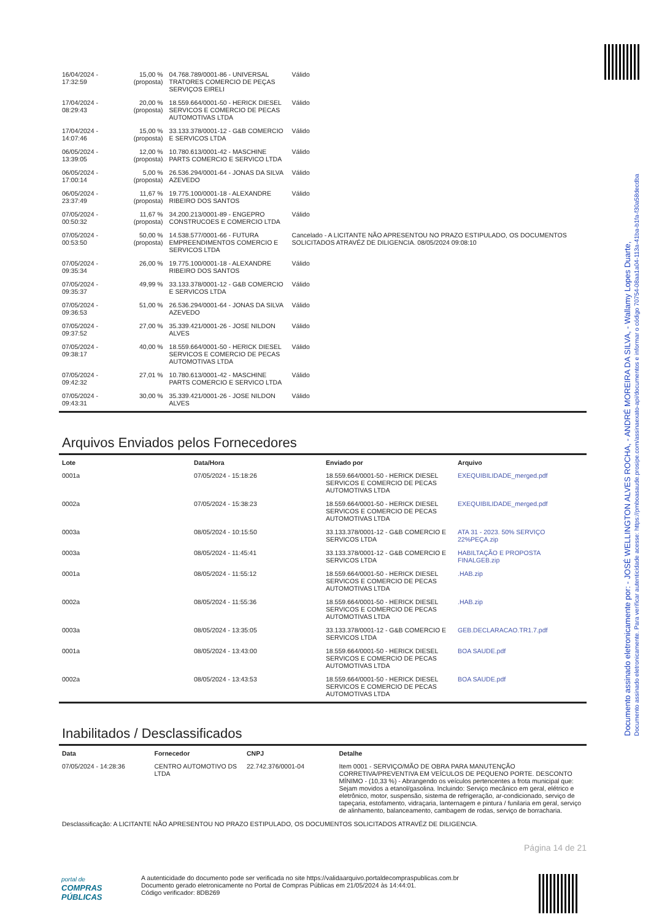Documento assinado eletronicamente por: - JOSÉ WELLINGTON ALVES ROCHA, - ANDRÉ MOREIRA DA SILVA, - Wallamy Lopes Duarte,
Documento assinado eletronicamente. Para verificar autenticidade acesse: https://pmboasaude.prosipe.com/assinaexato-api/documentos e informar o código 70754-08aa1a04-113a-41ba-b1fa-f30a58decdba
| 16/04/2024 - 17:32:59 | 15,00 % (proposta) | 04.768.789/0001-86 - UNIVERSAL TRATORES COMERCIO DE PEÇAS SERVIÇOS EIRELI | Válido |
| 17/04/2024 - 08:29:43 | 20,00 % (proposta) | 18.559.664/0001-50 - HERICK DIESEL SERVICOS E COMERCIO DE PECAS AUTOMOTIVAS LTDA | Válido |
| 17/04/2024 - 14:07:46 | 15,00 % (proposta) | 33.133.378/0001-12 - G&B COMERCIO E SERVICOS LTDA | Válido |
| 06/05/2024 - 13:39:05 | 12,00 % (proposta) | 10.780.613/0001-42 - MASCHINE PARTS COMERCIO E SERVICO LTDA | Válido |
| 06/05/2024 - 17:00:14 | 5,00 % (proposta) | 26.536.294/0001-64 - JONAS DA SILVA AZEVEDO | Válido |
| 06/05/2024 - 23:37:49 | 11,67 % (proposta) | 19.775.100/0001-18 - ALEXANDRE RIBEIRO DOS SANTOS | Válido |
| 07/05/2024 - 00:50:32 | 11,67 % (proposta) | 34.200.213/0001-89 - ENGEPRO CONSTRUCOES E COMERCIO LTDA | Válido |
| 07/05/2024 - 00:53:50 | 50,00 % (proposta) | 14.538.577/0001-66 - FUTURA EMPREENDIMENTOS COMERCIO E SERVICOS LTDA | Cancelado - A LICITANTE NÃO APRESENTOU NO PRAZO ESTIPULADO, OS DOCUMENTOS SOLICITADOS ATRAVÉZ DE DILIGENCIA. 08/05/2024 09:08:10 |
| 07/05/2024 - 09:35:34 | 26,00 % | 19.775.100/0001-18 - ALEXANDRE RIBEIRO DOS SANTOS | Válido |
| 07/05/2024 - 09:35:37 | 49,99 % | 33.133.378/0001-12 - G&B COMERCIO E SERVICOS LTDA | Válido |
| 07/05/2024 - 09:36:53 | 51,00 % | 26.536.294/0001-64 - JONAS DA SILVA AZEVEDO | Válido |
| 07/05/2024 - 09:37:52 | 27,00 % | 35.339.421/0001-26 - JOSE NILDON ALVES | Válido |
| 07/05/2024 - 09:38:17 | 40,00 % | 18.559.664/0001-50 - HERICK DIESEL SERVICOS E COMERCIO DE PECAS AUTOMOTIVAS LTDA | Válido |
| 07/05/2024 - 09:42:32 | 27,01 % | 10.780.613/0001-42 - MASCHINE PARTS COMERCIO E SERVICO LTDA | Válido |
| 07/05/2024 - 09:43:31 | 30,00 % | 35.339.421/0001-26 - JOSE NILDON ALVES | Válido |
Arquivos Enviados pelos Fornecedores
| Lote | Data/Hora | Enviado por | Arquivo |
| --- | --- | --- | --- |
| 0001a | 07/05/2024 - 15:18:26 | 18.559.664/0001-50 - HERICK DIESEL SERVICOS E COMERCIO DE PECAS AUTOMOTIVAS LTDA | EXEQUIBILIDADE_merged.pdf |
| 0002a | 07/05/2024 - 15:38:23 | 18.559.664/0001-50 - HERICK DIESEL SERVICOS E COMERCIO DE PECAS AUTOMOTIVAS LTDA | EXEQUIBILIDADE_merged.pdf |
| 0003a | 08/05/2024 - 10:15:50 | 33.133.378/0001-12 - G&B COMERCIO E SERVICOS LTDA | ATA 31 - 2023. 50% SERVIÇO 22%PEÇA.zip |
| 0003a | 08/05/2024 - 11:45:41 | 33.133.378/0001-12 - G&B COMERCIO E SERVICOS LTDA | HABILTAÇÃO E PROPOSTA FINALGEB.zip |
| 0001a | 08/05/2024 - 11:55:12 | 18.559.664/0001-50 - HERICK DIESEL SERVICOS E COMERCIO DE PECAS AUTOMOTIVAS LTDA | .HAB.zip |
| 0002a | 08/05/2024 - 11:55:36 | 18.559.664/0001-50 - HERICK DIESEL SERVICOS E COMERCIO DE PECAS AUTOMOTIVAS LTDA | .HAB.zip |
| 0003a | 08/05/2024 - 13:35:05 | 33.133.378/0001-12 - G&B COMERCIO E SERVICOS LTDA | GEB.DECLARACAO.TR1.7.pdf |
| 0001a | 08/05/2024 - 13:43:00 | 18.559.664/0001-50 - HERICK DIESEL SERVICOS E COMERCIO DE PECAS AUTOMOTIVAS LTDA | BOA SAUDE.pdf |
| 0002a | 08/05/2024 - 13:43:53 | 18.559.664/0001-50 - HERICK DIESEL SERVICOS E COMERCIO DE PECAS AUTOMOTIVAS LTDA | BOA SAUDE.pdf |
Inabilitados / Desclassificados
| Data | Fornecedor | CNPJ | Detalhe |
| --- | --- | --- | --- |
| 07/05/2024 - 14:28:36 | CENTRO AUTOMOTIVO DS LTDA | 22.742.376/0001-04 | Item 0001 - SERVIÇO/MÃO DE OBRA PARA MANUTENÇÃO CORRETIVA/PREVENTIVA EM VEÍCULOS DE PEQUENO PORTE. DESCONTO MÍNIMO - (10,33 %) - Abrangendo os veículos pertencentes a frota municipal que: Sejam movidos a etanol/gasolina. Incluindo: Serviço mecânico em geral, elétrico e eletrônico, motor, suspensão, sistema de refrigeração, ar-condicionado, serviço de tapeçaria, estofamento, vidraçaria, lanternagem e pintura / funilaria em geral, serviço de alinhamento, balanceamento, cambagem de rodas, serviço de borracharia. |
| Desclassificação: A LICITANTE NÃO APRESENTOU NO PRAZO ESTIPULADO, OS DOCUMENTOS SOLICITADOS ATRAVÉZ DE DILIGENCIA. | | | |
Página 14 de 21
portal de
COMPRAS
PÚBLICAS
A autenticidade do documento pode ser verificada no site https://validaarquivo.portaldecompraspublicas.com.br
Documento gerado eletronicamente no Portal de Compras Públicas em 21/05/2024 às 14:44:01.
Código verificador: 8DB269